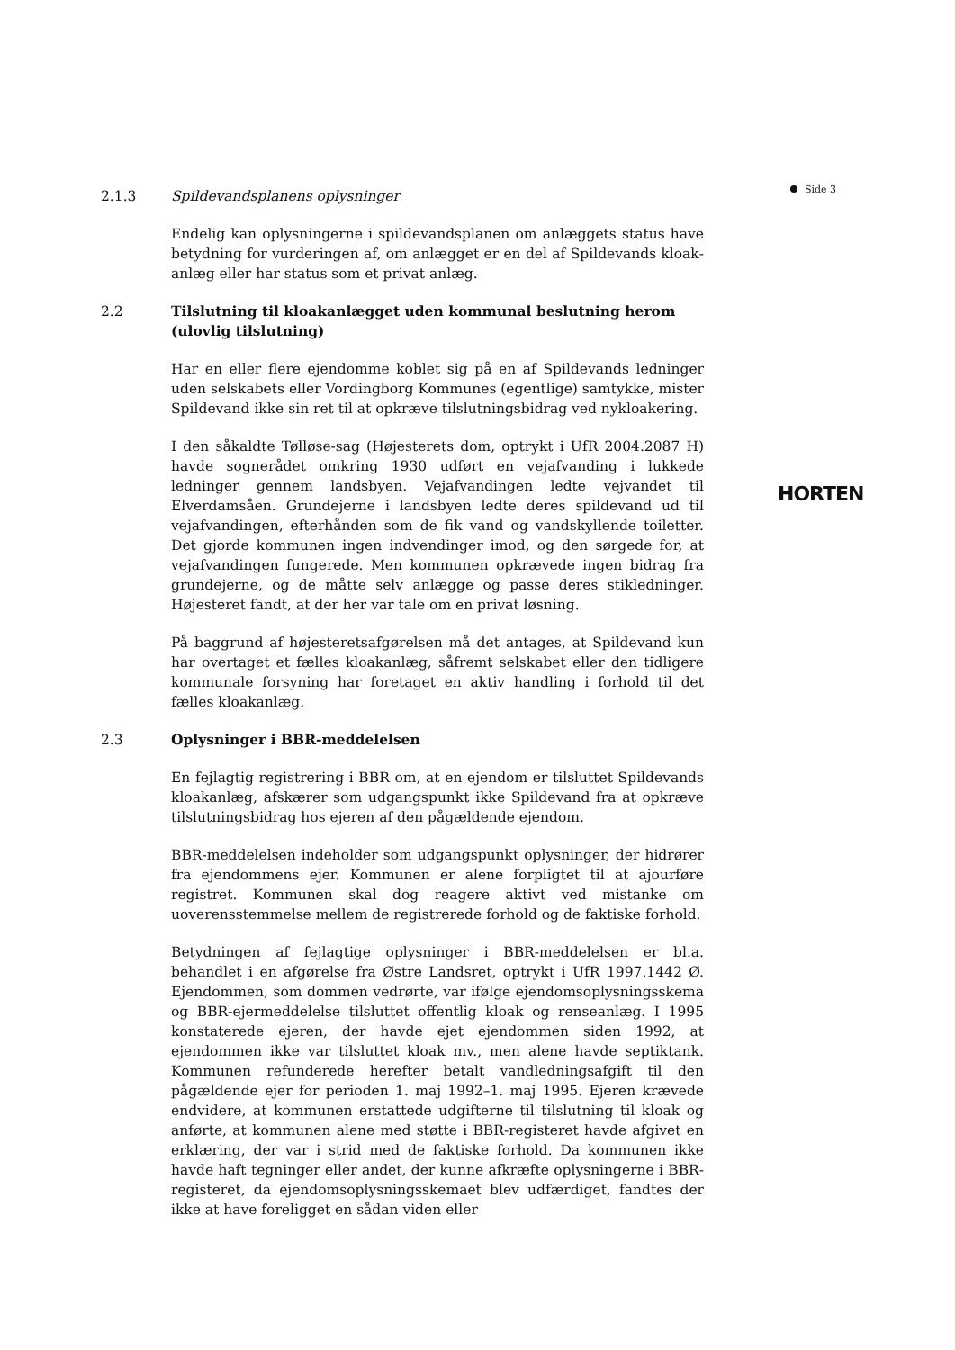Side 3
2.1.3 Spildevandsplanens oplysninger
Endelig kan oplysningerne i spildevandsplanen om anlæggets status have betydning for vurderingen af, om anlægget er en del af Spildevands kloak­anlæg eller har status som et privat anlæg.
2.2 Tilslutning til kloakanlægget uden kommunal beslutning herom (ulovlig tilslutning)
Har en eller flere ejendomme koblet sig på en af Spildevands ledninger uden selskabets eller Vordingborg Kommunes (egentlige) samtykke, mister Spildevand ikke sin ret til at opkræve tilslutningsbidrag ved nykloakering.
I den såkaldte Tølløse-sag (Højesterets dom, optrykt i UfR 2004.2087 H) havde sognerådet omkring 1930 udført en vejafvanding i lukkede ledninger gennem landsbyen. Vejafvandingen ledte vejvandet til Elverdamsåen. Grundejerne i landsbyen ledte deres spildevand ud til vejafvandingen, efterhånden som de fik vand og vandskyllende toiletter. Det gjorde kommunen ingen indvendinger imod, og den sørgede for, at vejafvandingen fungerede. Men kommunen opkrævede ingen bidrag fra grundejerne, og de måtte selv anlægge og passe deres stikledninger. Højesteret fandt, at der her var tale om en privat løsning.
På baggrund af højesteretsafgørelsen må det antages, at Spildevand kun har overtaget et fælles kloakanlæg, såfremt selskabet eller den tidligere kommunale forsyning har foretaget en aktiv handling i forhold til det fælles kloakanlæg.
2.3 Oplysninger i BBR-meddelelsen
En fejlagtig registrering i BBR om, at en ejendom er tilsluttet Spildevands kloakanlæg, afskærer som udgangspunkt ikke Spildevand fra at opkræve tilslutningsbidrag hos ejeren af den pågældende ejendom.
BBR-meddelelsen indeholder som udgangspunkt oplysninger, der hidrører fra ejendommens ejer. Kommunen er alene forpligtet til at ajourføre registret. Kommunen skal dog reagere aktivt ved mistanke om uoverensstemmelse mellem de registrerede forhold og de faktiske forhold.
Betydningen af fejlagtige oplysninger i BBR-meddelelsen er bl.a. behandlet i en afgørelse fra Østre Landsret, optrykt i UfR 1997.1442 Ø. Ejendommen, som dommen vedrørte, var ifølge ejendomsoplysningsskema og BBR-ejermeddelelse tilsluttet offentlig kloak og renseanlæg. I 1995 konstaterede ejeren, der havde ejet ejendommen siden 1992, at ejendommen ikke var tilsluttet kloak mv., men alene havde septiktank. Kommunen refunderede herefter betalt vandledningsafgift til den pågældende ejer for perioden 1. maj 1992–1. maj 1995. Ejeren krævede endvidere, at kommunen erstattede udgifterne til tilslutning til kloak og anførte, at kommunen alene med støtte i BBR-registeret havde afgivet en erklæring, der var i strid med de faktiske forhold. Da kommunen ikke havde haft tegninger eller andet, der kunne afkræfte oplysningerne i BBR-registeret, da ejendomsoplysningsskemaet blev udfærdiget, fandtes der ikke at have foreligget en sådan viden eller
HORTEN